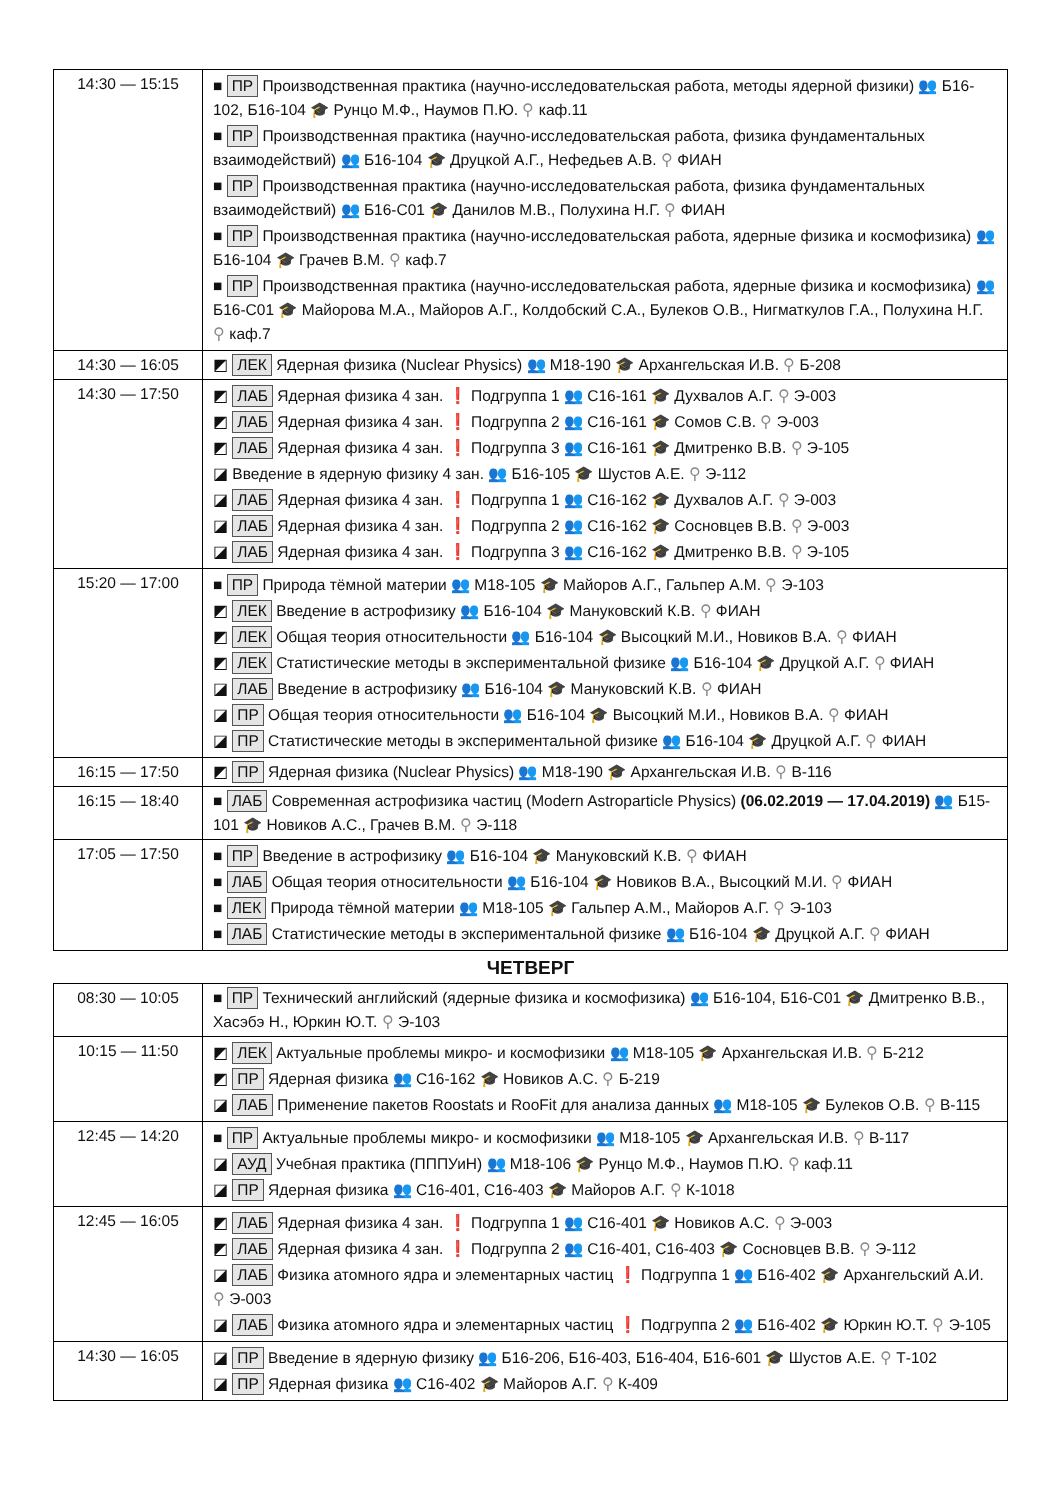| 14:30 — 15:15 | ■ ПР Производственная практика (научно-исследовательская работа, методы ядерной физики) 👥 Б16-102, Б16-104 🎓 Рунцо М.Ф., Наумов П.Ю. ⚲ каф.11 ■ ПР Производственная практика (научно-исследовательская работа, физика фундаментальных взаимодействий) 👥 Б16-104 🎓 Друцкой А.Г., Нефедьев А.В. ⚲ ФИАН ■ ПР Производственная практика (научно-исследовательская работа, физика фундаментальных взаимодействий) 👥 Б16-С01 🎓 Данилов М.В., Полухина Н.Г. ⚲ ФИАН ■ ПР Производственная практика (научно-исследовательская работа, ядерные физика и космофизика) 👥 Б16-104 🎓 Грачев В.М. ⚲ каф.7 ■ ПР Производственная практика (научно-исследовательская работа, ядерные физика и космофизика) 👥 Б16-С01 🎓 Майорова М.А., Майоров А.Г., Колдобский С.А., Булеков О.В., Нигматкулов Г.А., Полухина Н.Г. ⚲ каф.7 |
| 14:30 — 16:05 | ◩ ЛЕК Ядерная физика (Nuclear Physics) 👥 М18-190 🎓 Архангельская И.В. ⚲ Б-208 |
| 14:30 — 17:50 | ◩ ЛАБ Ядерная физика 4 зан. ❗ Подгруппа 1 👥 С16-161 🎓 Духвалов А.Г. ⚲ Э-003 ◩ ЛАБ Ядерная физика 4 зан. ❗ Подгруппа 2 👥 С16-161 🎓 Сомов С.В. ⚲ Э-003 ◩ ЛАБ Ядерная физика 4 зан. ❗ Подгруппа 3 👥 С16-161 🎓 Дмитренко В.В. ⚲ Э-105 ◪ Введение в ядерную физику 4 зан. 👥 Б16-105 🎓 Шустов А.Е. ⚲ Э-112 ◪ ЛАБ Ядерная физика 4 зан. ❗ Подгруппа 1 👥 С16-162 🎓 Духвалов А.Г. ⚲ Э-003 ◪ ЛАБ Ядерная физика 4 зан. ❗ Подгруппа 2 👥 С16-162 🎓 Сосновцев В.В. ⚲ Э-003 ◪ ЛАБ Ядерная физика 4 зан. ❗ Подгруппа 3 👥 С16-162 🎓 Дмитренко В.В. ⚲ Э-105 |
| 15:20 — 17:00 | ■ ПР Природа тёмной материи 👥 М18-105 🎓 Майоров А.Г., Гальпер А.М. ⚲ Э-103 ◩ ЛЕК Введение в астрофизику 👥 Б16-104 🎓 Мануковский К.В. ⚲ ФИАН ◩ ЛЕК Общая теория относительности 👥 Б16-104 🎓 Высоцкий М.И., Новиков В.А. ⚲ ФИАН ◩ ЛЕК Статистические методы в экспериментальной физике 👥 Б16-104 🎓 Друцкой А.Г. ⚲ ФИАН ◪ ЛАБ Введение в астрофизику 👥 Б16-104 🎓 Мануковский К.В. ⚲ ФИАН ◪ ПР Общая теория относительности 👥 Б16-104 🎓 Высоцкий М.И., Новиков В.А. ⚲ ФИАН ◪ ПР Статистические методы в экспериментальной физике 👥 Б16-104 🎓 Друцкой А.Г. ⚲ ФИАН |
| 16:15 — 17:50 | ◩ ПР Ядерная физика (Nuclear Physics) 👥 М18-190 🎓 Архангельская И.В. ⚲ В-116 |
| 16:15 — 18:40 | ■ ЛАБ Современная астрофизика частиц (Modern Astroparticle Physics) (06.02.2019 — 17.04.2019) 👥 Б15-101 🎓 Новиков А.С., Грачев В.М. ⚲ Э-118 |
| 17:05 — 17:50 | ■ ПР Введение в астрофизику 👥 Б16-104 🎓 Мануковский К.В. ⚲ ФИАН ■ ЛАБ Общая теория относительности 👥 Б16-104 🎓 Новиков В.А., Высоцкий М.И. ⚲ ФИАН ■ ЛЕК Природа тёмной материи 👥 М18-105 🎓 Гальпер А.М., Майоров А.Г. ⚲ Э-103 ■ ЛАБ Статистические методы в экспериментальной физике 👥 Б16-104 🎓 Друцкой А.Г. ⚲ ФИАН |
ЧЕТВЕРГ
| 08:30 — 10:05 | ■ ПР Технический английский (ядерные физика и космофизика) 👥 Б16-104, Б16-С01 🎓 Дмитренко В.В., Хасэбэ Н., Юркин Ю.Т. ⚲ Э-103 |
| 10:15 — 11:50 | ◩ ЛЕК Актуальные проблемы микро- и космофизики 👥 М18-105 🎓 Архангельская И.В. ⚲ Б-212 ◩ ПР Ядерная физика 👥 С16-162 🎓 Новиков А.С. ⚲ Б-219 ◪ ЛАБ Применение пакетов Roostats и RooFit для анализа данных 👥 М18-105 🎓 Булеков О.В. ⚲ В-115 |
| 12:45 — 14:20 | ■ ПР Актуальные проблемы микро- и космофизики 👥 М18-105 🎓 Архангельская И.В. ⚲ В-117 ◪ АУД Учебная практика (ПППУиН) 👥 М18-106 🎓 Рунцо М.Ф., Наумов П.Ю. ⚲ каф.11 ◪ ПР Ядерная физика 👥 С16-401, С16-403 🎓 Майоров А.Г. ⚲ К-1018 |
| 12:45 — 16:05 | ◩ ЛАБ Ядерная физика 4 зан. ❗ Подгруппа 1 👥 С16-401 🎓 Новиков А.С. ⚲ Э-003 ◩ ЛАБ Ядерная физика 4 зан. ❗ Подгруппа 2 👥 С16-401, С16-403 🎓 Сосновцев В.В. ⚲ Э-112 ◪ ЛАБ Физика атомного ядра и элементарных частиц ❗ Подгруппа 1 👥 Б16-402 🎓 Архангельский А.И. ⚲ Э-003 ◪ ЛАБ Физика атомного ядра и элементарных частиц ❗ Подгруппа 2 👥 Б16-402 🎓 Юркин Ю.Т. ⚲ Э-105 |
| 14:30 — 16:05 | ◪ ПР Введение в ядерную физику 👥 Б16-206, Б16-403, Б16-404, Б16-601 🎓 Шустов А.Е. ⚲ Т-102 ◪ ПР Ядерная физика 👥 С16-402 🎓 Майоров А.Г. ⚲ К-409 |